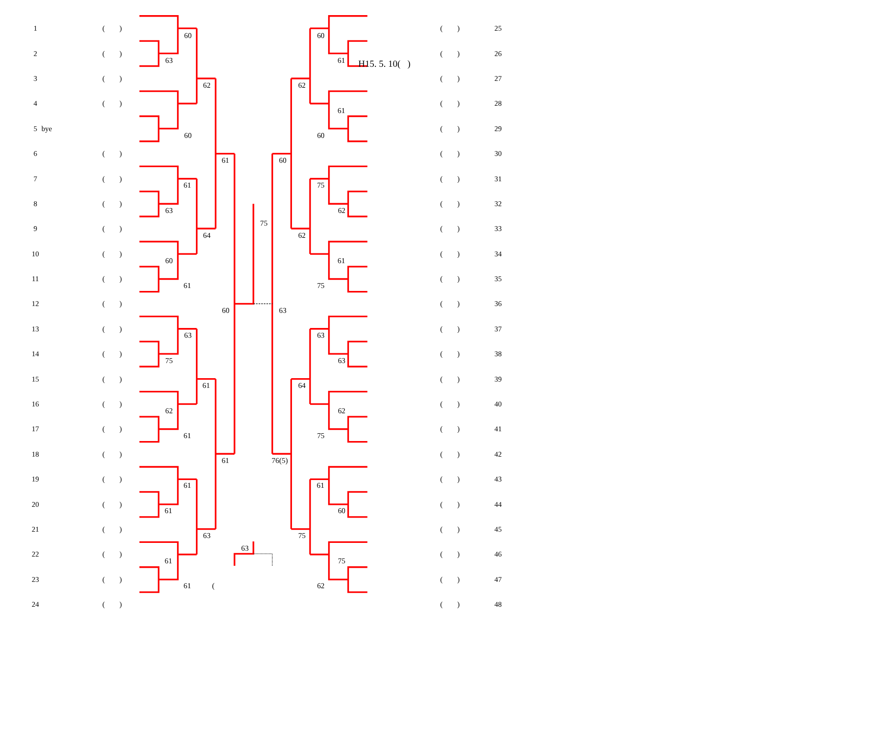H15. 5. 10( )
| 1 | | ( ) |
| 2 | | ( ) |
| 3 | | ( ) |
| 4 | | ( ) |
| 5 | bye | |
| 6 | | ( ) |
| 7 | | ( ) |
| 8 | | ( ) |
| 9 | | ( ) |
| 10 | | ( ) |
| 11 | | ( ) |
| 12 | | ( ) |
| 13 | | ( ) |
| 14 | | ( ) |
| 15 | | ( ) |
| 16 | | ( ) |
| 17 | | ( ) |
| 18 | | ( ) |
| 19 | | ( ) |
| 20 | | ( ) |
| 21 | | ( ) |
| 22 | | ( ) |
| 23 | | ( ) |
| 24 | | ( ) |
60
63
62
60
61
61
63
64
60
61
60
63
75
61
62
61
61
61
61
63
61
61
(
75
63
60
61
62
61
60
60
75
62
62
61
75
63
63
63
64
62
75
76(5)
61
60
75
75
62
| ( ) | 25 |
| ( ) | 26 |
| ( ) | 27 |
| ( ) | 28 |
| ( ) | 29 |
| ( ) | 30 |
| ( ) | 31 |
| ( ) | 32 |
| ( ) | 33 |
| ( ) | 34 |
| ( ) | 35 |
| ( ) | 36 |
| ( ) | 37 |
| ( ) | 38 |
| ( ) | 39 |
| ( ) | 40 |
| ( ) | 41 |
| ( ) | 42 |
| ( ) | 43 |
| ( ) | 44 |
| ( ) | 45 |
| ( ) | 46 |
| ( ) | 47 |
| ( ) | 48 |